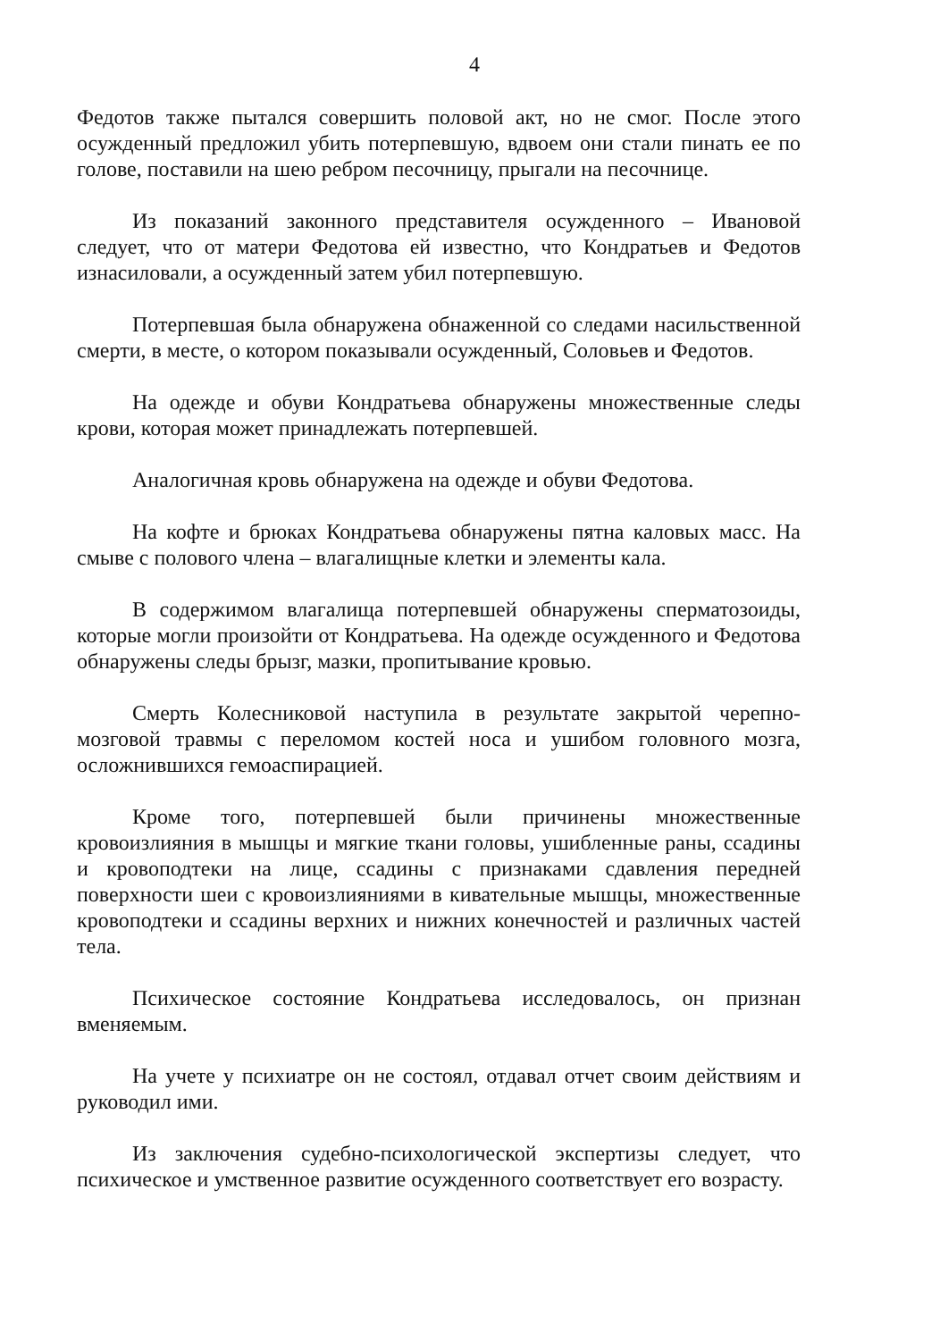4
Федотов также пытался совершить половой акт, но не смог. После этого осужденный предложил убить потерпевшую, вдвоем они стали пинать ее по голове, поставили на шею ребром песочницу, прыгали на песочнице.
Из показаний законного представителя осужденного – Ивановой следует, что от матери Федотова ей известно, что Кондратьев и Федотов изнасиловали, а осужденный затем убил потерпевшую.
Потерпевшая была обнаружена обнаженной со следами насильственной смерти, в месте, о котором показывали осужденный, Соловьев и Федотов.
На одежде и обуви Кондратьева обнаружены множественные следы крови, которая может принадлежать потерпевшей.
Аналогичная кровь обнаружена на одежде и обуви Федотова.
На кофте и брюках Кондратьева обнаружены пятна каловых масс. На смыве с полового члена – влагалищные клетки и элементы кала.
В содержимом влагалища потерпевшей обнаружены сперматозоиды, которые могли произойти от Кондратьева. На одежде осужденного и Федотова обнаружены следы брызг, мазки, пропитывание кровью.
Смерть Колесниковой наступила в результате закрытой черепно-мозговой травмы с переломом костей носа и ушибом головного мозга, осложнившихся гемоаспирацией.
Кроме того, потерпевшей были причинены множественные кровоизлияния в мышцы и мягкие ткани головы, ушибленные раны, ссадины и кровоподтеки на лице, ссадины с признаками сдавления передней поверхности шеи с кровоизлияниями в кивательные мышцы, множественные кровоподтеки и ссадины верхних и нижних конечностей и различных частей тела.
Психическое состояние Кондратьева исследовалось, он признан вменяемым.
На учете у психиатре он не состоял, отдавал отчет своим действиям и руководил ими.
Из заключения судебно-психологической экспертизы следует, что психическое и умственное развитие осужденного соответствует его возрасту.